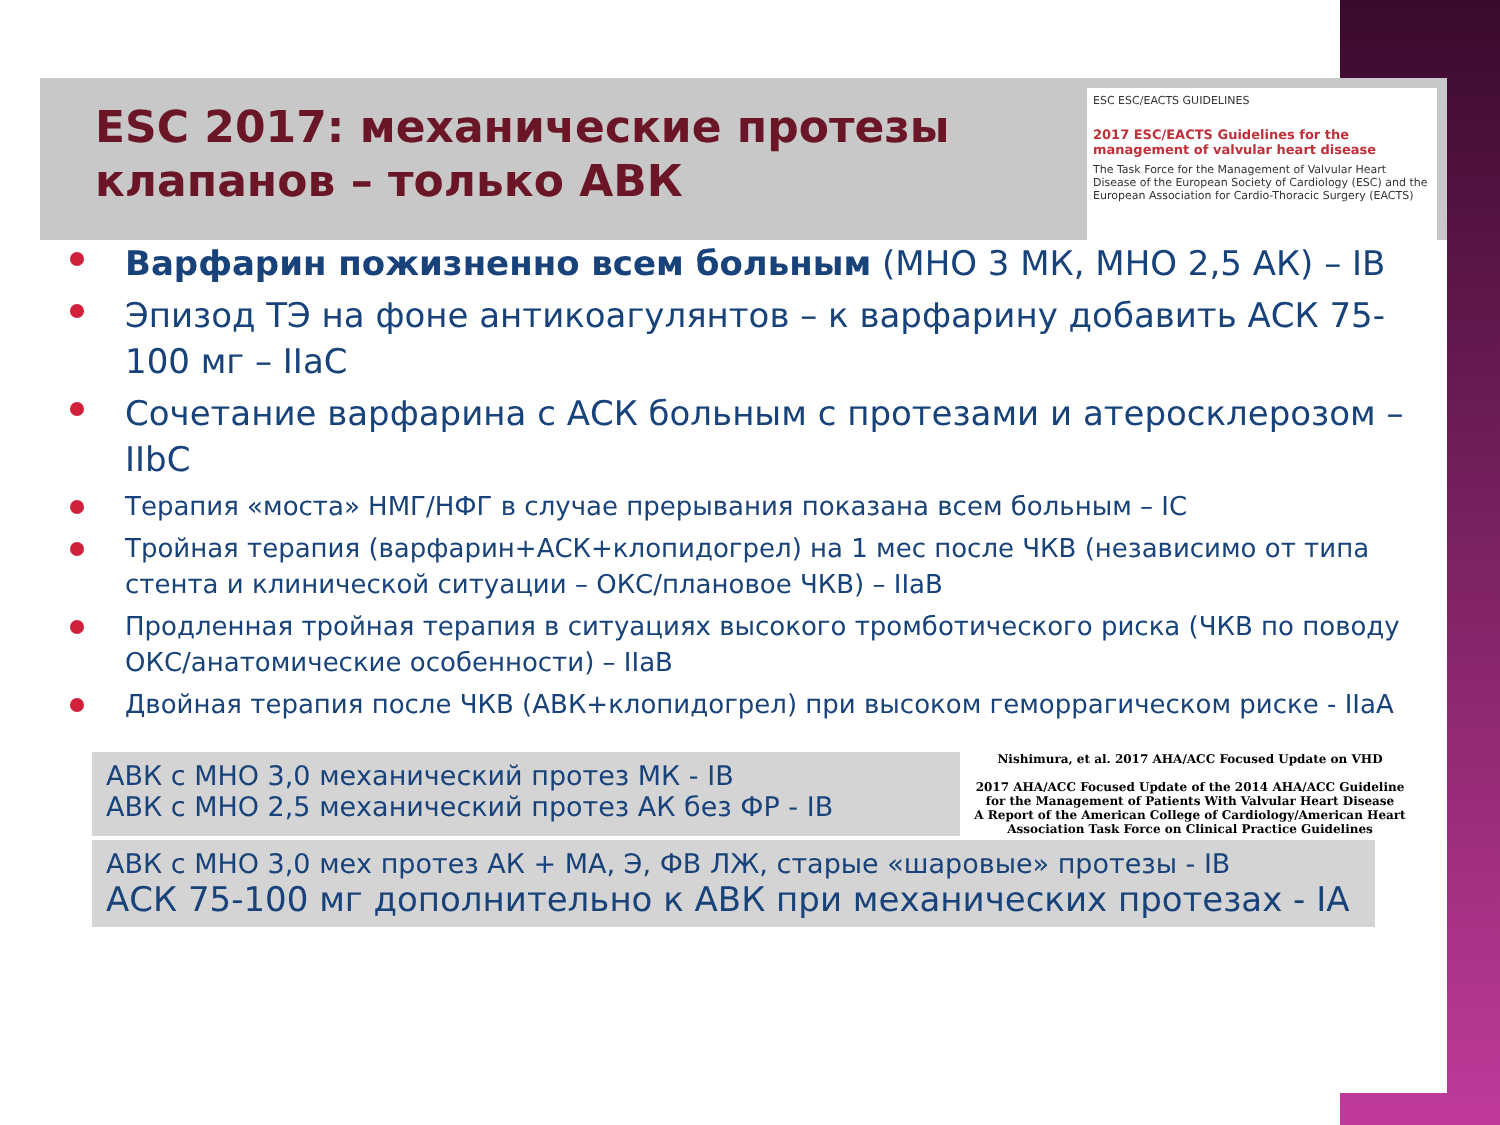ESC 2017: механические протезы
клапанов – только АВК
ESC ESC/EACTS GUIDELINES
2017 ESC/EACTS Guidelines for the management of valvular heart disease
The Task Force for the Management of Valvular Heart Disease of the European Society of Cardiology (ESC) and the European Association for Cardio-Thoracic Surgery (EACTS)
Варфарин пожизненно всем больным (МНО 3 МК, МНО 2,5 АК) – IB
Эпизод ТЭ на фоне антикоагулянтов – к варфарину добавить АСК 75-100 мг – IIaC
Сочетание варфарина с АСК больным с протезами и атеросклерозом – IIbC
Терапия «моста» НМГ/НФГ в случае прерывания показана всем больным – IC
Тройная терапия (варфарин+АСК+клопидогрел) на 1 мес после ЧКВ (независимо от типа стента и клинической ситуации – ОКС/плановое ЧКВ) – IIaB
Продленная тройная терапия в ситуациях высокого тромботического риска (ЧКВ по поводу ОКС/анатомические особенности) – IIaB
Двойная терапия после ЧКВ (АВК+клопидогрел) при высоком геморрагическом риске - IIaA
АВК с МНО 3,0 механический протез МК - IB
АВК с МНО 2,5 механический протез АК без ФР - IB
Nishimura, et al. 2017 AHA/ACC Focused Update on VHD
2017 AHA/ACC Focused Update of the 2014 AHA/ACC Guideline for the Management of Patients With Valvular Heart Disease
A Report of the American College of Cardiology/American Heart Association Task Force on Clinical Practice Guidelines
АВК с МНО 3,0 мех протез АК + МА, Э, ФВ ЛЖ, старые «шаровые» протезы - IB
АСК 75-100 мг дополнительно к АВК при механических протезах - IA